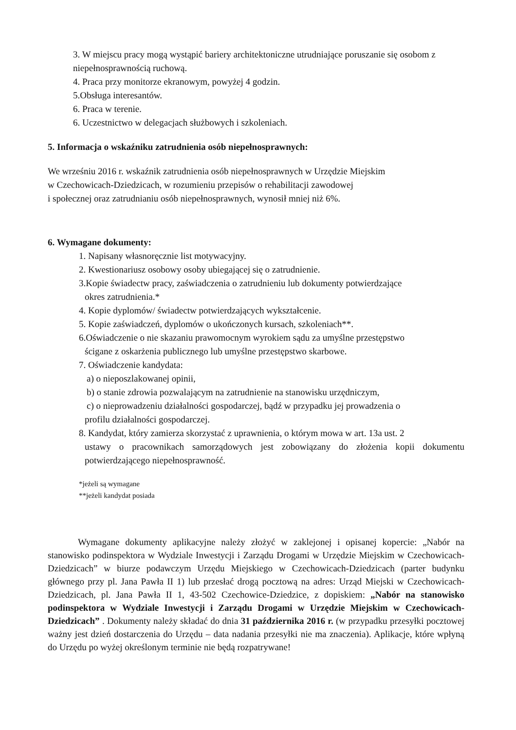3. W miejscu pracy mogą wystąpić bariery architektoniczne utrudniające poruszanie się osobom z niepełnosprawnością ruchową.
4. Praca przy monitorze ekranowym, powyżej 4 godzin.
5.Obsługa interesantów.
6. Praca w terenie.
6. Uczestnictwo w delegacjach służbowych i szkoleniach.
5. Informacja o wskaźniku zatrudnienia osób niepełnosprawnych:
We wrześniu 2016 r. wskaźnik zatrudnienia osób niepełnosprawnych w Urzędzie Miejskim
w Czechowicach-Dziedzicach, w rozumieniu przepisów o rehabilitacji zawodowej
i społecznej oraz zatrudnianiu osób niepełnosprawnych, wynosił mniej niż 6%.
6. Wymagane dokumenty:
1. Napisany własnoręcznie list motywacyjny.
2. Kwestionariusz osobowy osoby ubiegającej się o zatrudnienie.
3.Kopie świadectw pracy, zaświadczenia o zatrudnieniu lub dokumenty potwierdzające
okres zatrudnienia.*
4. Kopie dyplomów/ świadectw potwierdzających wykształcenie.
5. Kopie zaświadczeń, dyplomów o ukończonych kursach, szkoleniach**.
6.Oświadczenie o nie skazaniu prawomocnym wyrokiem sądu za umyślne przestępstwo
ścigane z oskarżenia publicznego lub umyślne przestępstwo skarbowe.
7. Oświadczenie kandydata:
a) o nieposzlakowanej opinii,
b) o stanie zdrowia pozwalającym na zatrudnienie na stanowisku urzędniczym,
c) o nieprowadzeniu działalności gospodarczej, bądź w przypadku jej prowadzenia o
profilu działalności gospodarczej.
8. Kandydat, który zamierza skorzystać z uprawnienia, o którym mowa w art. 13a ust. 2
ustawy o pracownikach samorządowych jest zobowiązany do złożenia kopii dokumentu potwierdzającego niepełnosprawność.
*jeżeli są wymagane
**jeżeli kandydat posiada
Wymagane dokumenty aplikacyjne należy złożyć w zaklejonej i opisanej kopercie: „Nabór na stanowisko podinspektora w Wydziale Inwestycji i Zarządu Drogami w Urzędzie Miejskim w Czechowicach-Dziedzicach” w biurze podawczym Urzędu Miejskiego w Czechowicach-Dziedzicach (parter budynku głównego przy pl. Jana Pawła II 1) lub przesłać drogą pocztową na adres: Urząd Miejski w Czechowicach-Dziedzicach, pl. Jana Pawła II 1, 43-502 Czechowice-Dziedzice, z dopiskiem: „Nabór na stanowisko podinspektora w Wydziale Inwestycji i Zarządu Drogami w Urzędzie Miejskim w Czechowicach-Dziedzicach” . Dokumenty należy składać do dnia 31 października 2016 r. (w przypadku przesyłki pocztowej ważny jest dzień dostarczenia do Urzędu – data nadania przesyłki nie ma znaczenia). Aplikacje, które wpłyną do Urzędu po wyżej określonym terminie nie będą rozpatrywane!